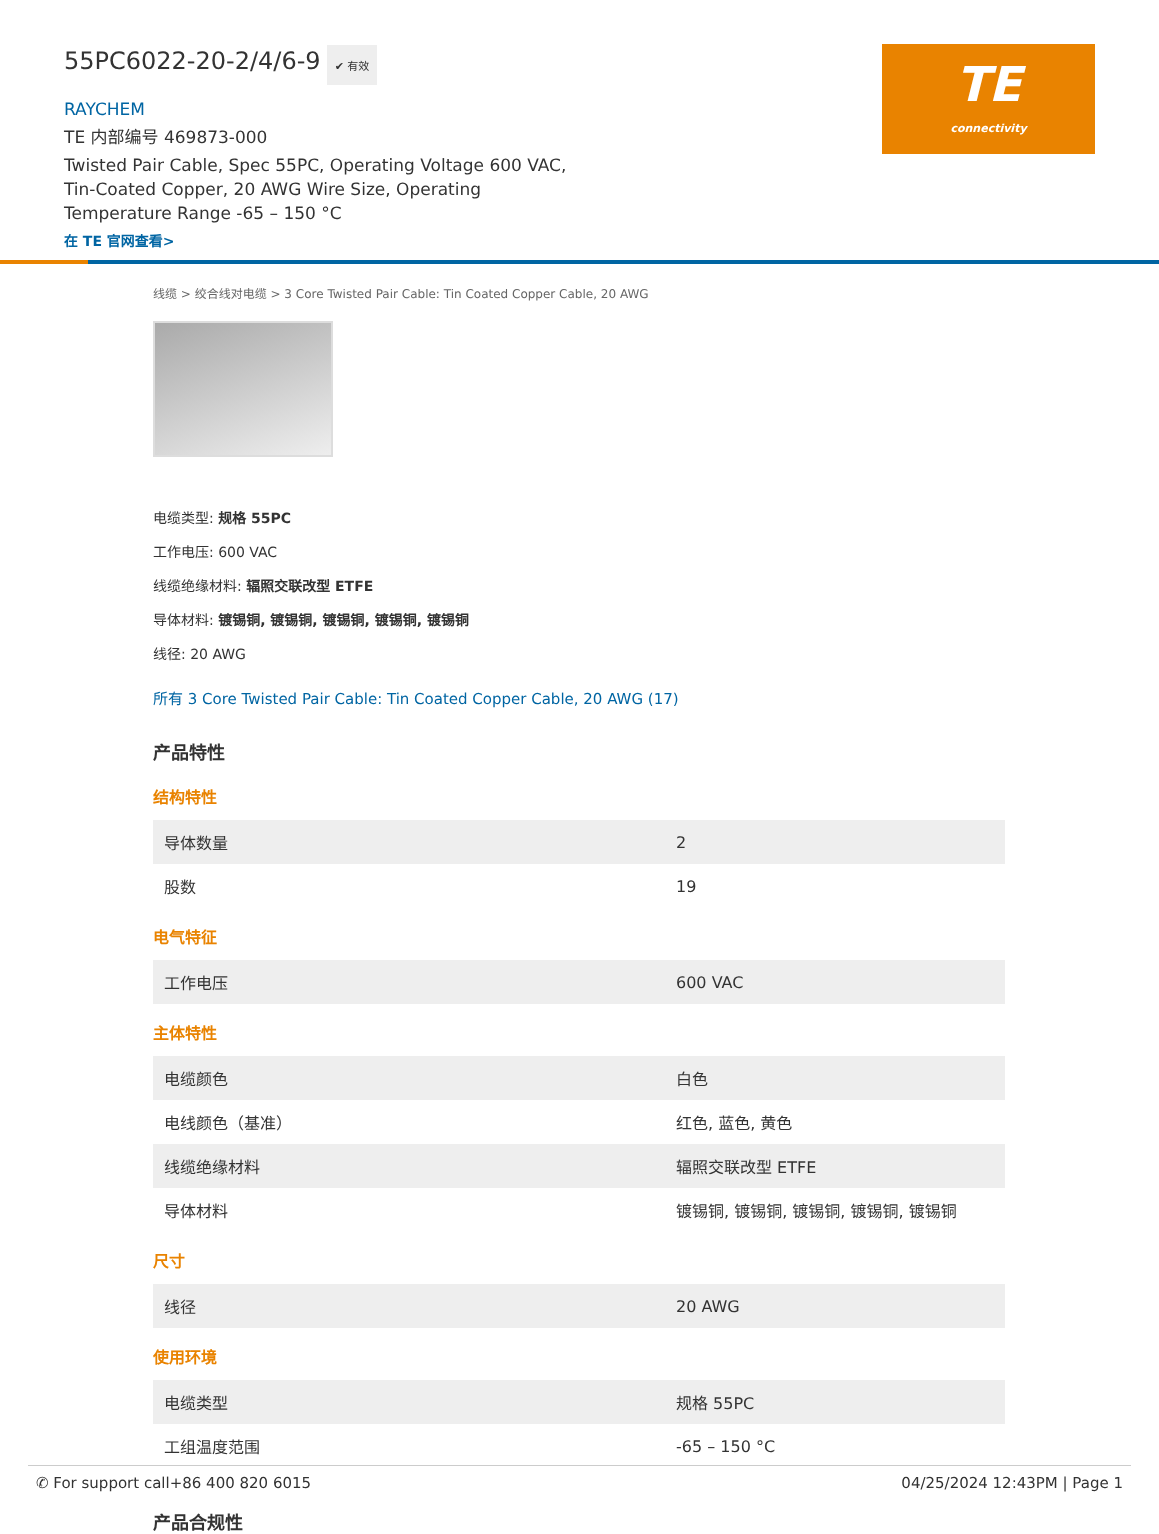55PC6022-20-2/4/6-9
✔ 有效
TE
connectivity
RAYCHEM
TE 内部编号 469873-000
Twisted Pair Cable, Spec 55PC, Operating Voltage 600 VAC, Tin-Coated Copper, 20 AWG Wire Size, Operating Temperature Range -65 – 150 °C
在 TE 官网查看>
线缆 > 绞合线对电缆 > 3 Core Twisted Pair Cable: Tin Coated Copper Cable, 20 AWG
电缆类型: 规格 55PC
工作电压: 600 VAC
线缆绝缘材料: 辐照交联改型 ETFE
导体材料: 镀锡铜, 镀锡铜, 镀锡铜, 镀锡铜, 镀锡铜
线径: 20 AWG
所有 3 Core Twisted Pair Cable: Tin Coated Copper Cable, 20 AWG (17)
产品特性
结构特性
| 导体数量 | 2 |
| 股数 | 19 |
电气特征
| 工作电压 | 600 VAC |
主体特性
| 电缆颜色 | 白色 |
| 电线颜色（基准） | 红色, 蓝色, 黄色 |
| 线缆绝缘材料 | 辐照交联改型 ETFE |
| 导体材料 | 镀锡铜, 镀锡铜, 镀锡铜, 镀锡铜, 镀锡铜 |
尺寸
| 线径 | 20 AWG |
使用环境
| 电缆类型 | 规格 55PC |
| 工组温度范围 | -65 – 150 °C |
产品合规性
✆ For support call+86 400 820 6015 04/25/2024 12:43PM | Page 1